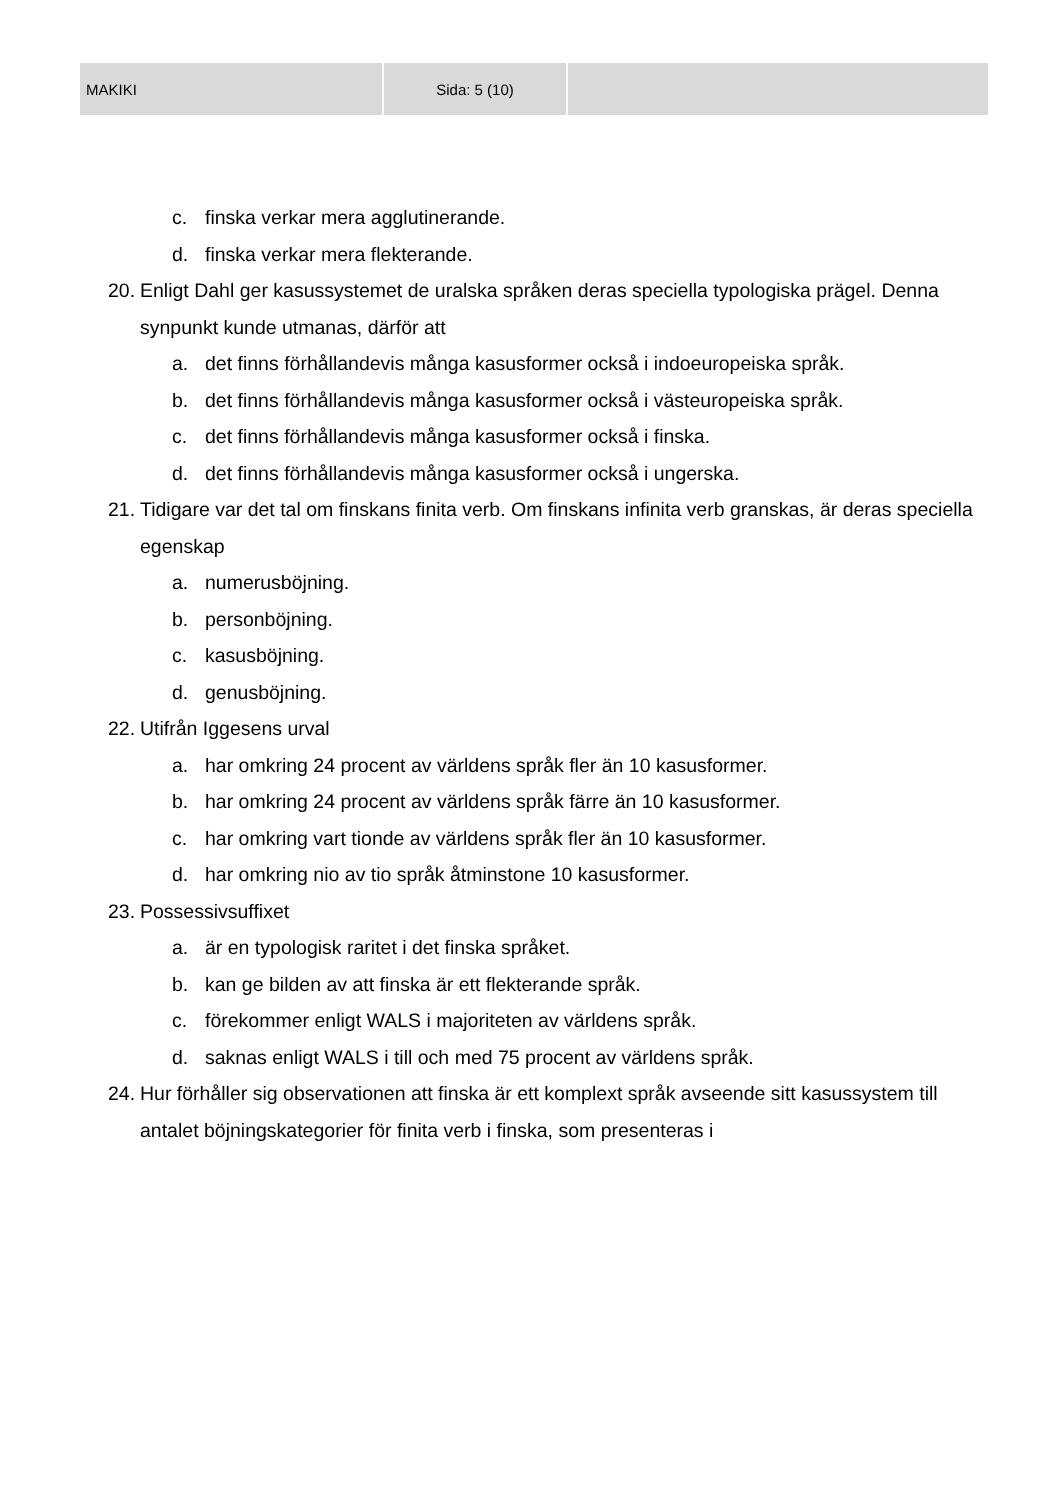| MAKIKI | Sida: 5 (10) | |
c. finska verkar mera agglutinerande.
d. finska verkar mera flekterande.
20. Enligt Dahl ger kasussystemet de uralska språken deras speciella typologiska prägel. Denna synpunkt kunde utmanas, därför att
a. det finns förhållandevis många kasusformer också i indoeuropeiska språk.
b. det finns förhållandevis många kasusformer också i västeuropeiska språk.
c. det finns förhållandevis många kasusformer också i finska.
d. det finns förhållandevis många kasusformer också i ungerska.
21. Tidigare var det tal om finskans finita verb. Om finskans infinita verb granskas, är deras speciella egenskap
a. numerusböjning.
b. personböjning.
c. kasusböjning.
d. genusböjning.
22. Utifrån Iggesens urval
a. har omkring 24 procent av världens språk fler än 10 kasusformer.
b. har omkring 24 procent av världens språk färre än 10 kasusformer.
c. har omkring vart tionde av världens språk fler än 10 kasusformer.
d. har omkring nio av tio språk åtminstone 10 kasusformer.
23. Possessivsuffixet
a. är en typologisk raritet i det finska språket.
b. kan ge bilden av att finska är ett flekterande språk.
c. förekommer enligt WALS i majoriteten av världens språk.
d. saknas enligt WALS i till och med 75 procent av världens språk.
24. Hur förhåller sig observationen att finska är ett komplext språk avseende sitt kasussystem till antalet böjningskategorier för finita verb i finska, som presenteras i